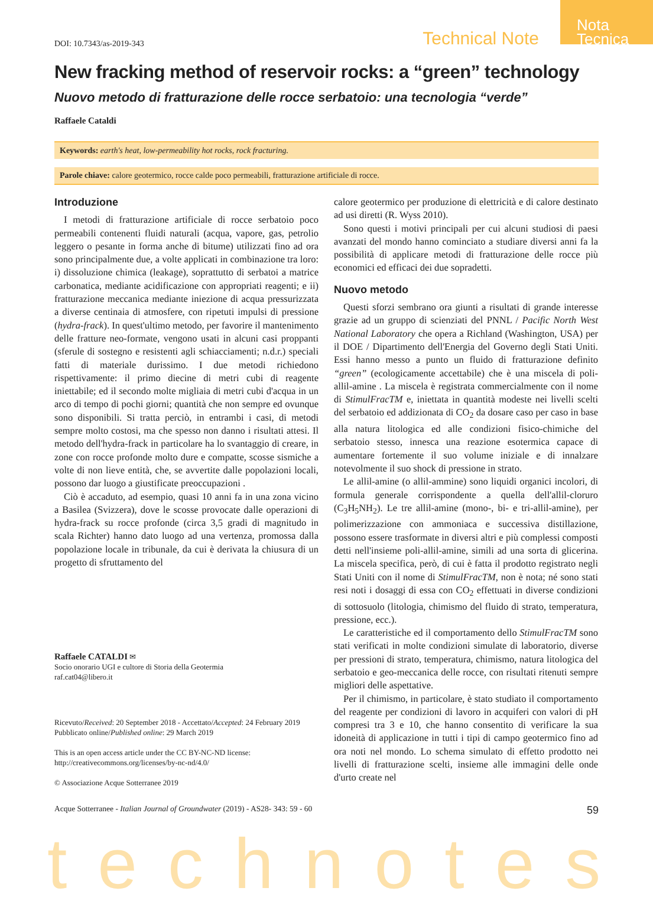Nota Tecnica
DOI: 10.7343/as-2019-343 Technical Note
New fracking method of reservoir rocks: a “green” technology
Nuovo metodo di fratturazione delle rocce serbatoio: una tecnologia “verde”
Raffaele Cataldi
Keywords: earth's heat, low-permeability hot rocks, rock fracturing.
Parole chiave: calore geotermico, rocce calde poco permeabili, fratturazione artificiale di rocce.
Introduzione
I metodi di fratturazione artificiale di rocce serbatoio poco permeabili contenenti fluidi naturali (acqua, vapore, gas, petrolio leggero o pesante in forma anche di bitume) utilizzati fino ad ora sono principalmente due, a volte applicati in combinazione tra loro: i) dissoluzione chimica (leakage), soprattutto di serbatoi a matrice carbonatica, mediante acidificazione con appropriati reagenti; e ii) fratturazione meccanica mediante iniezione di acqua pressurizzata a diverse centinaia di atmosfere, con ripetuti impulsi di pressione (hydra-frack). In quest'ultimo metodo, per favorire il mantenimento delle fratture neo-formate, vengono usati in alcuni casi proppanti (sferule di sostegno e resistenti agli schiacciamenti; n.d.r.) speciali fatti di materiale durissimo. I due metodi richiedono rispettivamente: il primo diecine di metri cubi di reagente iniettabile; ed il secondo molte migliaia di metri cubi d'acqua in un arco di tempo di pochi giorni; quantità che non sempre ed ovunque sono disponibili. Si tratta perciò, in entrambi i casi, di metodi sempre molto costosi, ma che spesso non danno i risultati attesi. Il metodo dell'hydra-frack in particolare ha lo svantaggio di creare, in zone con rocce profonde molto dure e compatte, scosse sismiche a volte di non lieve entità, che, se avvertite dalle popolazioni locali, possono dar luogo a giustificate preoccupazioni .
Ciò è accaduto, ad esempio, quasi 10 anni fa in una zona vicino a Basilea (Svizzera), dove le scosse provocate dalle operazioni di hydra-frack su rocce profonde (circa 3,5 gradi di magnitudo in scala Richter) hanno dato luogo ad una vertenza, promossa dalla popolazione locale in tribunale, da cui è derivata la chiusura di un progetto di sfruttamento del
Raffaele CATALDI ✉
Socio onorario UGI e cultore di Storia della Geotermia
raf.cat04@libero.it
Ricevuto/Received: 20 September 2018 - Accettato/Accepted: 24 February 2019
Pubblicato online/Published online: 29 March 2019
This is an open access article under the CC BY-NC-ND license:
http://creativecommons.org/licenses/by-nc-nd/4.0/
© Associazione Acque Sotterranee 2019
calore geotermico per produzione di elettricità e di calore destinato ad usi diretti (R. Wyss 2010).
Sono questi i motivi principali per cui alcuni studiosi di paesi avanzati del mondo hanno cominciato a studiare diversi anni fa la possibilità di applicare metodi di fratturazione delle rocce più economici ed efficaci dei due sopradetti.
Nuovo metodo
Questi sforzi sembrano ora giunti a risultati di grande interesse grazie ad un gruppo di scienziati del PNNL / Pacific North West National Laboratory che opera a Richland (Washington, USA) per il DOE / Dipartimento dell'Energia del Governo degli Stati Uniti. Essi hanno messo a punto un fluido di fratturazione definito “green” (ecologicamente accettabile) che è una miscela di poli-allil-amine . La miscela è registrata commercialmente con il nome di StimulFracTM e, iniettata in quantità modeste nei livelli scelti del serbatoio ed addizionata di CO<sub>2</sub> da dosare caso per caso in base alla natura litologica ed alle condizioni fisico-chimiche del serbatoio stesso, innesca una reazione esotermica capace di aumentare fortemente il suo volume iniziale e di innalzare notevolmente il suo shock di pressione in strato.
Le allil-amine (o allil-ammine) sono liquidi organici incolori, di formula generale corrispondente a quella dell'allil-cloruro (C<sub>3</sub>H<sub>5</sub>NH<sub>2</sub>). Le tre allil-amine (mono-, bi- e tri-allil-amine), per polimerizzazione con ammoniaca e successiva distillazione, possono essere trasformate in diversi altri e più complessi composti detti nell'insieme poli-allil-amine, simili ad una sorta di glicerina. La miscela specifica, però, di cui è fatta il prodotto registrato negli Stati Uniti con il nome di StimulFracTM, non è nota; né sono stati resi noti i dosaggi di essa con CO<sub>2</sub> effettuati in diverse condizioni di sottosuolo (litologia, chimismo del fluido di strato, temperatura, pressione, ecc.).
Le caratteristiche ed il comportamento dello StimulFracTM sono stati verificati in molte condizioni simulate di laboratorio, diverse per pressioni di strato, temperatura, chimismo, natura litologica del serbatoio e geo-meccanica delle rocce, con risultati ritenuti sempre migliori delle aspettative.
Per il chimismo, in particolare, è stato studiato il comportamento del reagente per condizioni di lavoro in acquiferi con valori di pH compresi tra 3 e 10, che hanno consentito di verificare la sua idoneità di applicazione in tutti i tipi di campo geotermico fino ad ora noti nel mondo. Lo schema simulato di effetto prodotto nei livelli di fratturazione scelti, insieme alle immagini delle onde d'urto create nel
Acque Sotterranee - Italian Journal of Groundwater (2019) - AS28- 343: 59 - 60 59
technotes